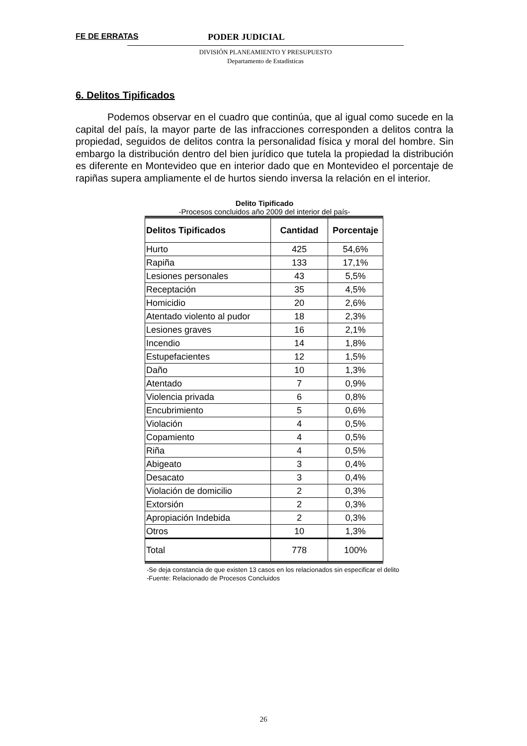FE DE ERRATAS PODER JUDICIAL
DIVISIÓN PLANEAMIENTO Y PRESUPUESTO
Departamento de Estadísticas
6. Delitos Tipificados
Podemos observar en el cuadro que continúa, que al igual como sucede en la capital del país, la mayor parte de las infracciones corresponden a delitos contra la propiedad, seguidos de delitos contra la personalidad física y moral del hombre. Sin embargo la distribución dentro del bien jurídico que tutela la propiedad la distribución es diferente en Montevideo que en interior dado que en Montevideo el porcentaje de rapiñas supera ampliamente el de hurtos siendo inversa la relación en el interior.
Delito Tipificado
-Procesos concluidos año 2009 del interior del país-
| Delitos Tipificados | Cantidad | Porcentaje |
| --- | --- | --- |
| Hurto | 425 | 54,6% |
| Rapiña | 133 | 17,1% |
| Lesiones personales | 43 | 5,5% |
| Receptación | 35 | 4,5% |
| Homicidio | 20 | 2,6% |
| Atentado violento al pudor | 18 | 2,3% |
| Lesiones graves | 16 | 2,1% |
| Incendio | 14 | 1,8% |
| Estupefacientes | 12 | 1,5% |
| Daño | 10 | 1,3% |
| Atentado | 7 | 0,9% |
| Violencia privada | 6 | 0,8% |
| Encubrimiento | 5 | 0,6% |
| Violación | 4 | 0,5% |
| Copamiento | 4 | 0,5% |
| Riña | 4 | 0,5% |
| Abigeato | 3 | 0,4% |
| Desacato | 3 | 0,4% |
| Violación de domicilio | 2 | 0,3% |
| Extorsión | 2 | 0,3% |
| Apropiación Indebida | 2 | 0,3% |
| Otros | 10 | 1,3% |
| Total | 778 | 100% |
-Se deja constancia de que existen 13 casos en los relacionados sin especificar el delito
-Fuente: Relacionado de Procesos Concluidos
26